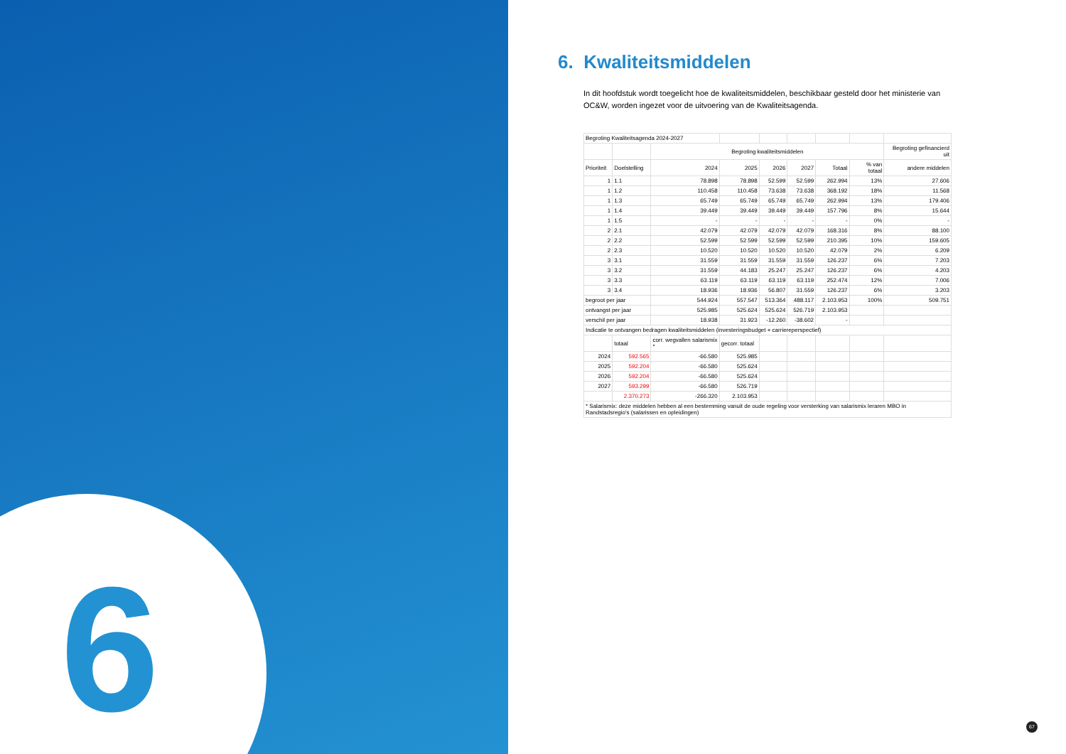6
6. Kwaliteitsmiddelen
In dit hoofdstuk wordt toegelicht hoe de kwaliteitsmiddelen, beschikbaar gesteld door het ministerie van OC&W, worden ingezet voor de uitvoering van de Kwaliteitsagenda.
| Begroting Kwaliteitsagenda 2024-2027 | | | | | | | | |
| | | Begroting kwaliteitsmiddelen | | | | | | Begroting gefinancierd uit |
| Prioriteit | Doelstelling | 2024 | 2025 | 2026 | 2027 | Totaal | % van totaal | andere middelen |
| 1 | 1.1 | 78.898 | 78.898 | 52.599 | 52.599 | 262.994 | 13% | 27.606 |
| 1 | 1.2 | 110.458 | 110.458 | 73.638 | 73.638 | 368.192 | 18% | 11.568 |
| 1 | 1.3 | 65.749 | 65.749 | 65.749 | 65.749 | 262.994 | 13% | 179.406 |
| 1 | 1.4 | 39.449 | 39.449 | 39.449 | 39.449 | 157.796 | 8% | 15.644 |
| 1 | 1.5 | - | - | - | - | - | 0% | - |
| 2 | 2.1 | 42.079 | 42.079 | 42.079 | 42.079 | 168.316 | 8% | 88.100 |
| 2 | 2.2 | 52.599 | 52.599 | 52.599 | 52.599 | 210.395 | 10% | 159.605 |
| 2 | 2.3 | 10.520 | 10.520 | 10.520 | 10.520 | 42.079 | 2% | 6.209 |
| 3 | 3.1 | 31.559 | 31.559 | 31.559 | 31.559 | 126.237 | 6% | 7.203 |
| 3 | 3.2 | 31.559 | 44.183 | 25.247 | 25.247 | 126.237 | 6% | 4.203 |
| 3 | 3.3 | 63.119 | 63.119 | 63.119 | 63.119 | 252.474 | 12% | 7.006 |
| 3 | 3.4 | 18.936 | 18.936 | 56.807 | 31.559 | 126.237 | 6% | 3.203 |
| begroot per jaar | | 544.924 | 557.547 | 513.364 | 488.117 | 2.103.953 | 100% | 509.751 |
| ontvangst per jaar | | 525.985 | 525.624 | 525.624 | 526.719 | 2.103.953 | | |
| verschil per jaar | | 18.938 | 31.923 | -12.260 | -38.602 | - | | |
| Indicatie te ontvangen bedragen kwaliteitsmiddelen (investeringsbudget + carriereperspectief) | | | | | | | | |
| | totaal | corr. wegvallen salarismix * | gecorr. totaal | | | | | |
| 2024 | 592.565 | -66.580 | 525.985 | | | | | |
| 2025 | 592.204 | -66.580 | 525.624 | | | | | |
| 2026 | 592.204 | -66.580 | 525.624 | | | | | |
| 2027 | 593.299 | -66.580 | 526.719 | | | | | |
| | 2.370.273 | -266.320 | 2.103.953 | | | | | |
| * Salarismix: deze middelen hebben al een bestemming vanuit de oude regeling voor versterking van salarismix leraren MBO in Randstadsregio's (salarissen en opleidingen) | | | | | | | | |
67